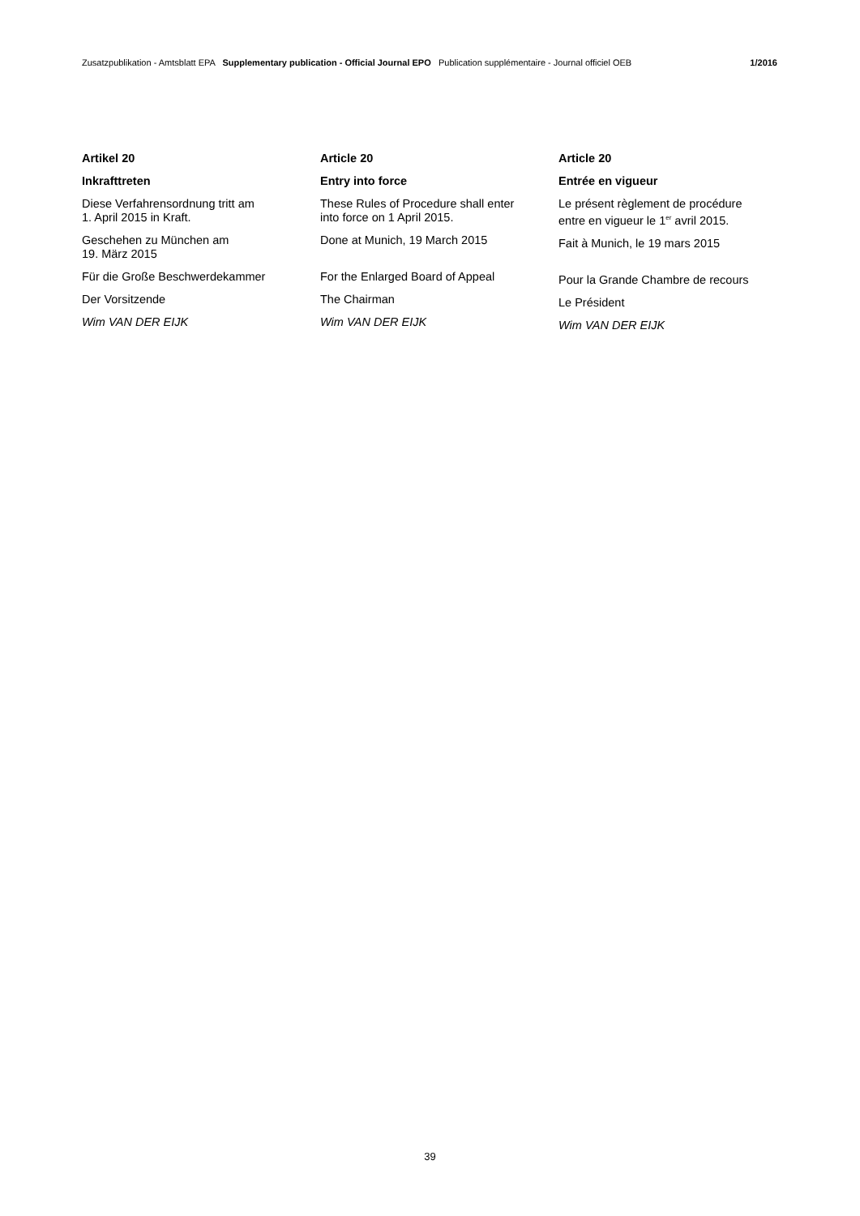Zusatzpublikation - Amtsblatt EPA Supplementary publication - Official Journal EPO Publication supplémentaire - Journal officiel OEB 1/2016
Artikel 20
Inkrafttreten
Diese Verfahrensordnung tritt am
1. April 2015 in Kraft.
Geschehen zu München am
19. März 2015
Für die Große Beschwerdekammer
Der Vorsitzende
Wim VAN DER EIJK
Article 20
Entry into force
These Rules of Procedure shall enter
into force on 1 April 2015.
Done at Munich, 19 March 2015
For the Enlarged Board of Appeal
The Chairman
Wim VAN DER EIJK
Article 20
Entrée en vigueur
Le présent règlement de procédure
entre en vigueur le 1<sup>er</sup> avril 2015.
Fait à Munich, le 19 mars 2015
Pour la Grande Chambre de recours
Le Président
Wim VAN DER EIJK
39